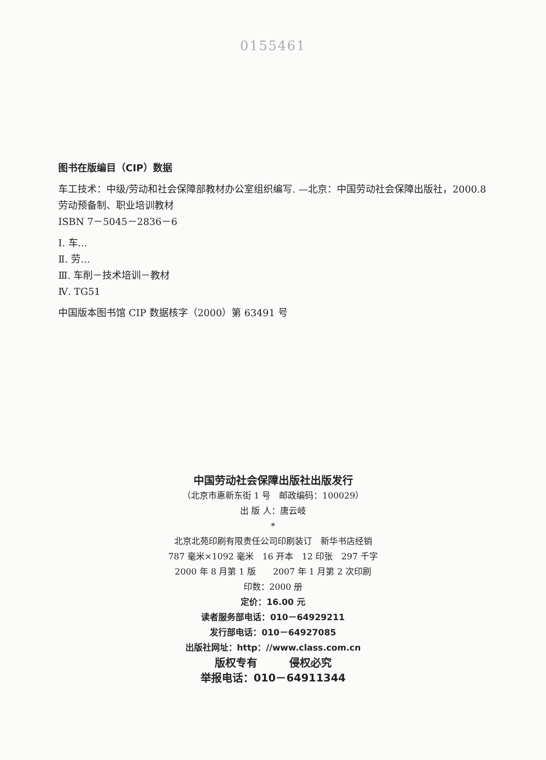0155461
图书在版编目（CIP）数据
车工技术：中级/劳动和社会保障部教材办公室组织编写. —北京：中国劳动社会保障出版社，2000.8
劳动预备制、职业培训教材
ISBN 7－5045－2836－6
Ⅰ. 车…
Ⅱ. 劳…
Ⅲ. 车削－技术培训－教材
Ⅳ. TG51
中国版本图书馆 CIP 数据核字（2000）第 63491 号
中国劳动社会保障出版社出版发行
（北京市惠新东街 1 号　邮政编码：100029）
出 版 人：唐云岐
*
北京北苑印刷有限责任公司印刷装订　新华书店经销
787 毫米×1092 毫米　16 开本　12 印张　297 千字
2000 年 8 月第 1 版　　2007 年 1 月第 2 次印刷
印数：2000 册
定价：16.00 元
读者服务部电话：010－64929211
发行部电话：010－64927085
出版社网址：http：//www.class.com.cn
版权专有　　　侵权必究
举报电话：010－64911344